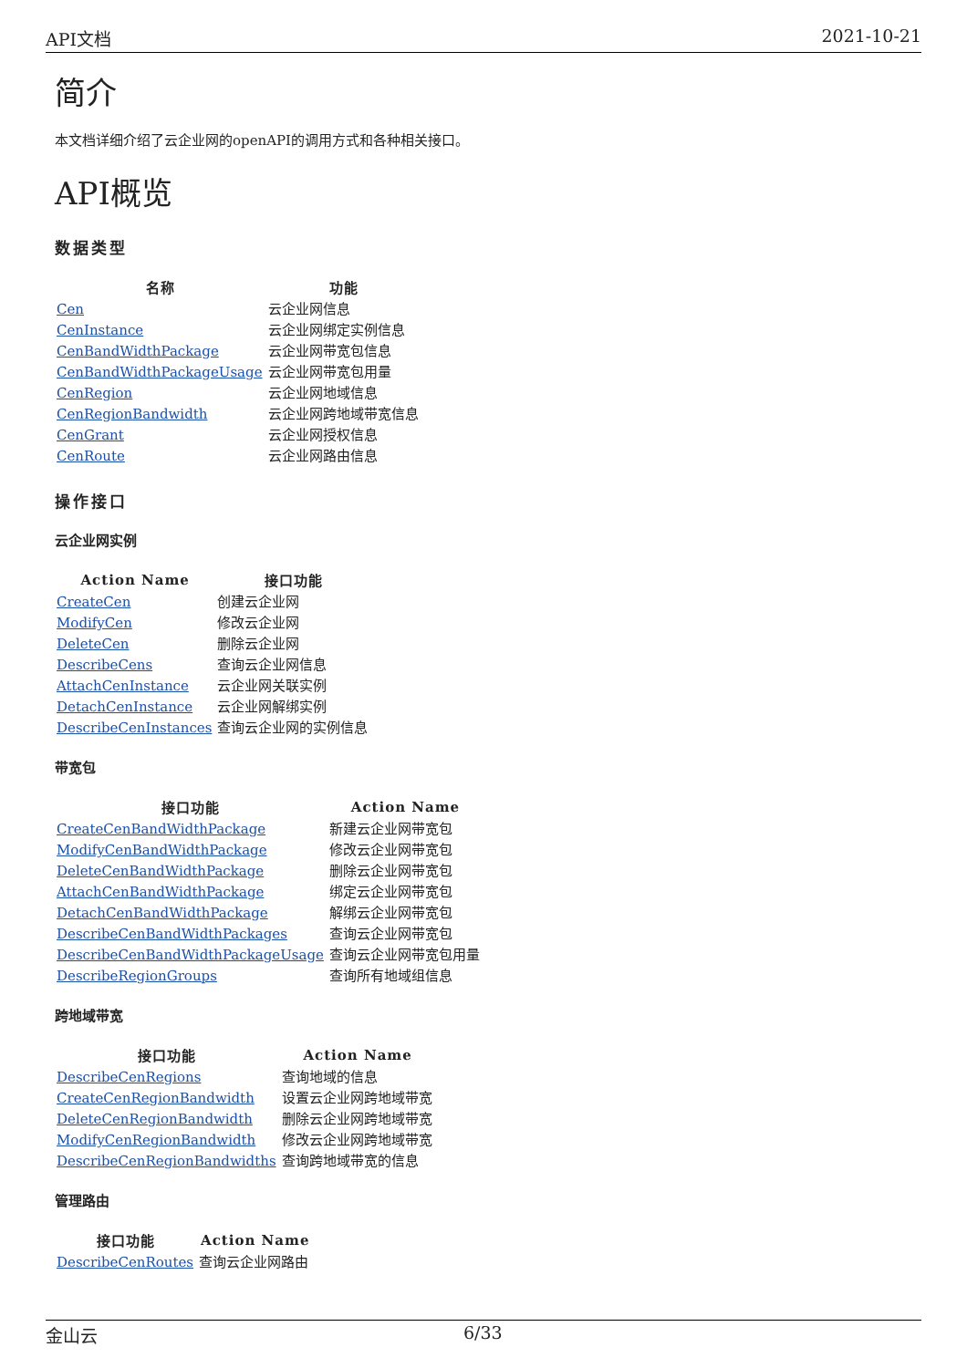API文档 2021-10-21
简介
本文档详细介绍了云企业网的openAPI的调用方式和各种相关接口。
API概览
数据类型
| 名称 | 功能 |
| --- | --- |
| Cen | 云企业网信息 |
| CenInstance | 云企业网绑定实例信息 |
| CenBandWidthPackage | 云企业网带宽包信息 |
| CenBandWidthPackageUsage | 云企业网带宽包用量 |
| CenRegion | 云企业网地域信息 |
| CenRegionBandwidth | 云企业网跨地域带宽信息 |
| CenGrant | 云企业网授权信息 |
| CenRoute | 云企业网路由信息 |
操作接口
云企业网实例
| Action Name | 接口功能 |
| --- | --- |
| CreateCen | 创建云企业网 |
| ModifyCen | 修改云企业网 |
| DeleteCen | 删除云企业网 |
| DescribeCens | 查询云企业网信息 |
| AttachCenInstance | 云企业网关联实例 |
| DetachCenInstance | 云企业网解绑实例 |
| DescribeCenInstances | 查询云企业网的实例信息 |
带宽包
| 接口功能 | Action Name |
| --- | --- |
| CreateCenBandWidthPackage | 新建云企业网带宽包 |
| ModifyCenBandWidthPackage | 修改云企业网带宽包 |
| DeleteCenBandWidthPackage | 删除云企业网带宽包 |
| AttachCenBandWidthPackage | 绑定云企业网带宽包 |
| DetachCenBandWidthPackage | 解绑云企业网带宽包 |
| DescribeCenBandWidthPackages | 查询云企业网带宽包 |
| DescribeCenBandWidthPackageUsage | 查询云企业网带宽包用量 |
| DescribeRegionGroups | 查询所有地域组信息 |
跨地域带宽
| 接口功能 | Action Name |
| --- | --- |
| DescribeCenRegions | 查询地域的信息 |
| CreateCenRegionBandwidth | 设置云企业网跨地域带宽 |
| DeleteCenRegionBandwidth | 删除云企业网跨地域带宽 |
| ModifyCenRegionBandwidth | 修改云企业网跨地域带宽 |
| DescribeCenRegionBandwidths | 查询跨地域带宽的信息 |
管理路由
| 接口功能 | Action Name |
| --- | --- |
| DescribeCenRoutes | 查询云企业网路由 |
金山云 6/33